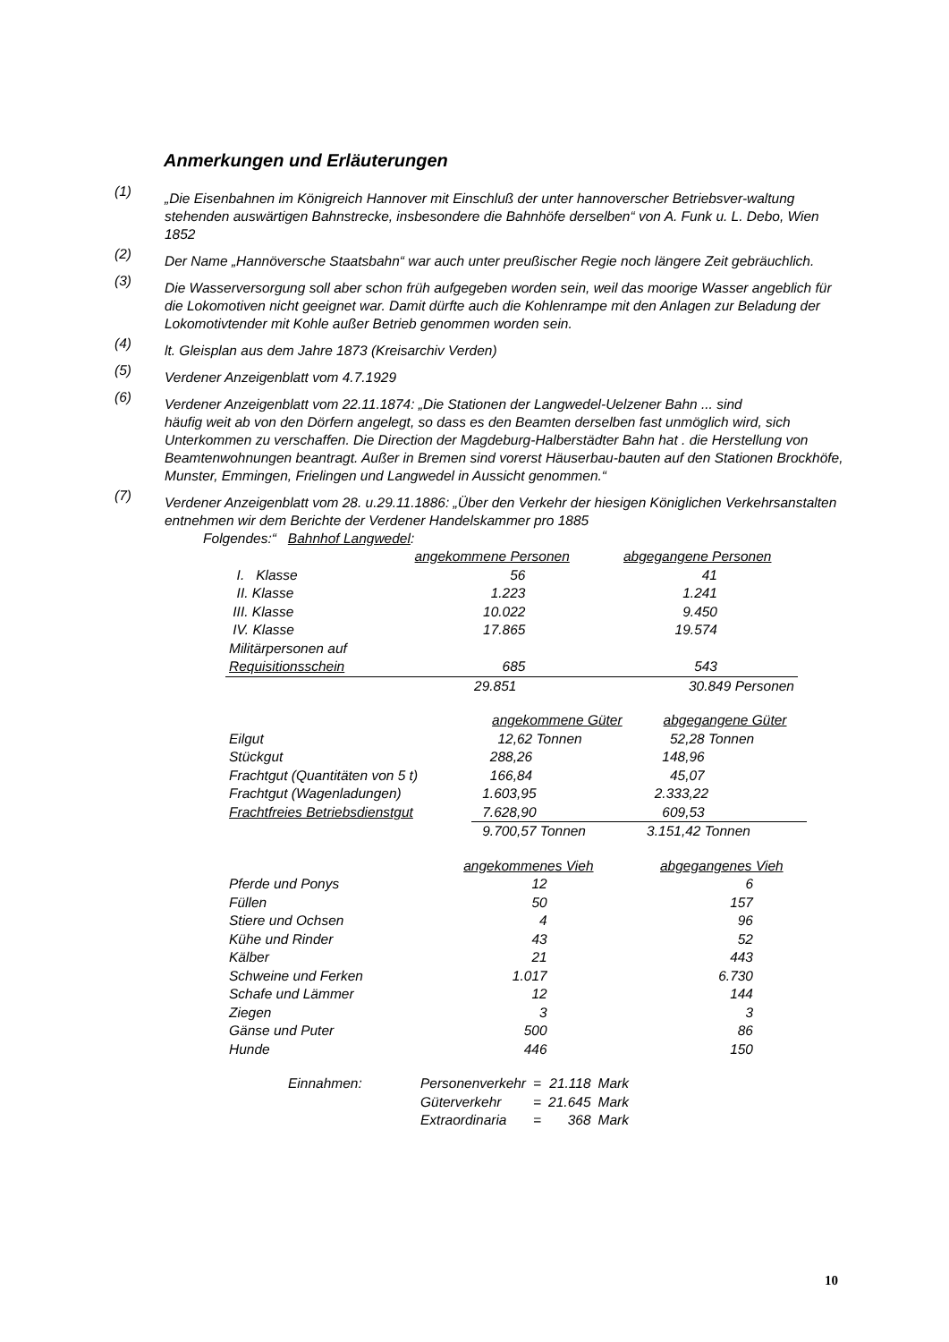Anmerkungen und Erläuterungen
(1) „Die Eisenbahnen im Königreich Hannover mit Einschluß der unter hannoverscher Betriebsver-waltung stehenden auswärtigen Bahnstrecke, insbesondere die Bahnhöfe derselben“ von A. Funk u. L. Debo, Wien 1852
(2) Der Name „Hannöversche Staatsbahn“ war auch unter preußischer Regie noch längere Zeit gebräuchlich.
(3) Die Wasserversorgung soll aber schon früh aufgegeben worden sein, weil das moorige Wasser angeblich für die Lokomotiven nicht geeignet war. Damit dürfte auch die Kohlenrampe mit den Anlagen zur Beladung der Lokomotivtender mit Kohle außer Betrieb genommen worden sein.
(4) lt. Gleisplan aus dem Jahre 1873 (Kreisarchiv Verden)
(5) Verdener Anzeigenblatt vom 4.7.1929
(6) Verdener Anzeigenblatt vom 22.11.1874: „Die Stationen der Langwedel-Uelzener Bahn ... sind
häufig weit ab von den Dörfern angelegt, so dass es den Beamten derselben fast unmöglich wird, sich Unterkommen zu verschaffen. Die Direction der Magdeburg-Halberstädter Bahn hat . die Herstellung von Beamtenwohnungen beantragt. Außer in Bremen sind vorerst Häuserbau-bauten auf den Stationen Brockhöfe, Munster, Emmingen, Frielingen und Langwedel in Aussicht genommen.“
(7) Verdener Anzeigenblatt vom 28. u.29.11.1886: „Über den Verkehr der hiesigen Königlichen Verkehrsanstalten entnehmen wir dem Berichte der Verdener Handelskammer pro 1885
Folgendes:“ Bahnhof Langwedel:
| | angekommene Personen | abgegangene Personen |
| --- | --- | --- |
| I. Klasse | 56 | 41 |
| II. Klasse | 1.223 | 1.241 |
| III. Klasse | 10.022 | 9.450 |
| IV. Klasse | 17.865 | 19.574 |
| Militärpersonen auf Requisitionsschein | 685 | 543 |
| | 29.851 | 30.849 Personen |
| | angekommene Güter | abgegangene Güter |
| --- | --- | --- |
| Eilgut | 12,62 Tonnen | 52,28 Tonnen |
| Stückgut | 288,26 | 148,96 |
| Frachtgut (Quantitäten von 5 t) | 166,84 | 45,07 |
| Frachtgut (Wagenladungen) | 1.603,95 | 2.333,22 |
| Frachtfreies Betriebsdienstgut | 7.628,90 | 609,53 |
| | 9.700,57 Tonnen | 3.151,42 Tonnen |
| | angekommenes Vieh | abgegangenes Vieh |
| --- | --- | --- |
| Pferde und Ponys | 12 | 6 |
| Füllen | 50 | 157 |
| Stiere und Ochsen | 4 | 96 |
| Kühe und Rinder | 43 | 52 |
| Kälber | 21 | 443 |
| Schweine und Ferken | 1.017 | 6.730 |
| Schafe und Lämmer | 12 | 144 |
| Ziegen | 3 | 3 |
| Gänse und Puter | 500 | 86 |
| Hunde | 446 | 150 |
| Einnahmen: | Personenverkehr | = | 21.118 | Mark |
| | Güterverkehr | = | 21.645 | Mark |
| | Extraordinaria | = | 368 | Mark |
10